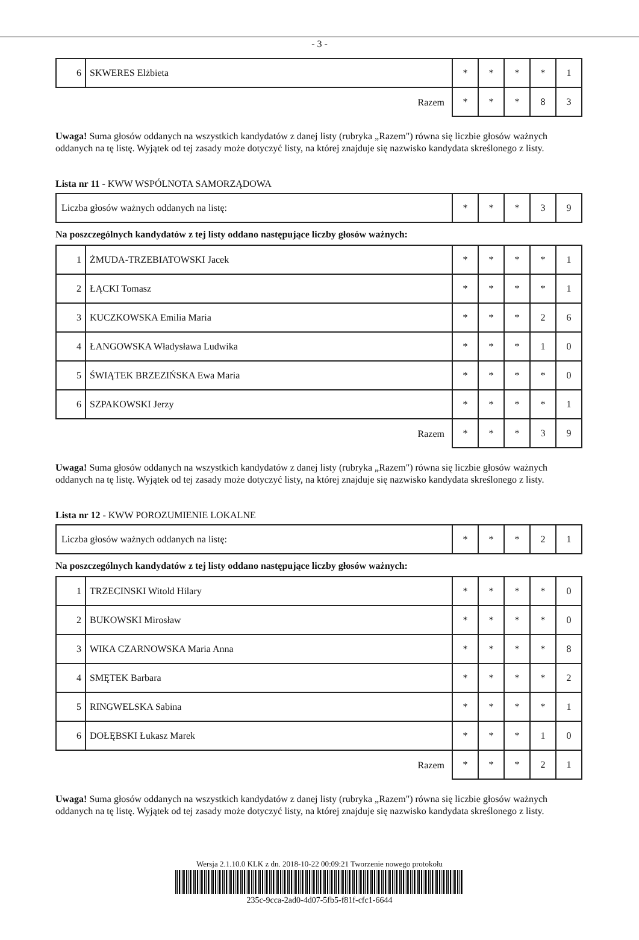- 3 -
| 6 | SKWERES Elżbieta | * | * | * | * | 1 |
| Razem | | * | * | * | 8 | 3 |
Uwaga! Suma głosów oddanych na wszystkich kandydatów z danej listy (rubryka „Razem") równa się liczbie głosów ważnych oddanych na tę listę. Wyjątek od tej zasady może dotyczyć listy, na której znajduje się nazwisko kandydata skreślonego z listy.
Lista nr 11 - KWW WSPÓLNOTA SAMORZĄDOWA
| Liczba głosów ważnych oddanych na listę: | * | * | * | 3 | 9 |
Na poszczególnych kandydatów z tej listy oddano następujące liczby głosów ważnych:
| 1 | ŻMUDA-TRZEBIATOWSKI Jacek | * | * | * | * | 1 |
| 2 | ŁĄCKI Tomasz | * | * | * | * | 1 |
| 3 | KUCZKOWSKA Emilia Maria | * | * | * | 2 | 6 |
| 4 | ŁANGOWSKA Władysława Ludwika | * | * | * | 1 | 0 |
| 5 | ŚWIĄTEK BRZEZIŃSKA Ewa Maria | * | * | * | * | 0 |
| 6 | SZPAKOWSKI Jerzy | * | * | * | * | 1 |
| Razem | | * | * | * | 3 | 9 |
Uwaga! Suma głosów oddanych na wszystkich kandydatów z danej listy (rubryka „Razem") równa się liczbie głosów ważnych oddanych na tę listę. Wyjątek od tej zasady może dotyczyć listy, na której znajduje się nazwisko kandydata skreślonego z listy.
Lista nr 12 - KWW POROZUMIENIE LOKALNE
| Liczba głosów ważnych oddanych na listę: | * | * | * | 2 | 1 |
Na poszczególnych kandydatów z tej listy oddano następujące liczby głosów ważnych:
| 1 | TRZECINSKI Witold Hilary | * | * | * | * | 0 |
| 2 | BUKOWSKI Mirosław | * | * | * | * | 0 |
| 3 | WIKA CZARNOWSKA Maria Anna | * | * | * | * | 8 |
| 4 | SMĘTEK Barbara | * | * | * | * | 2 |
| 5 | RINGWELSKA Sabina | * | * | * | * | 1 |
| 6 | DOŁĘBSKI Łukasz Marek | * | * | * | 1 | 0 |
| Razem | | * | * | * | 2 | 1 |
Uwaga! Suma głosów oddanych na wszystkich kandydatów z danej listy (rubryka „Razem") równa się liczbie głosów ważnych oddanych na tę listę. Wyjątek od tej zasady może dotyczyć listy, na której znajduje się nazwisko kandydata skreślonego z listy.
Wersja 2.1.10.0 KLK z dn. 2018-10-22 00:09:21 Tworzenie nowego protokołu
235c-9cca-2ad0-4d07-5fb5-f81f-cfc1-6644